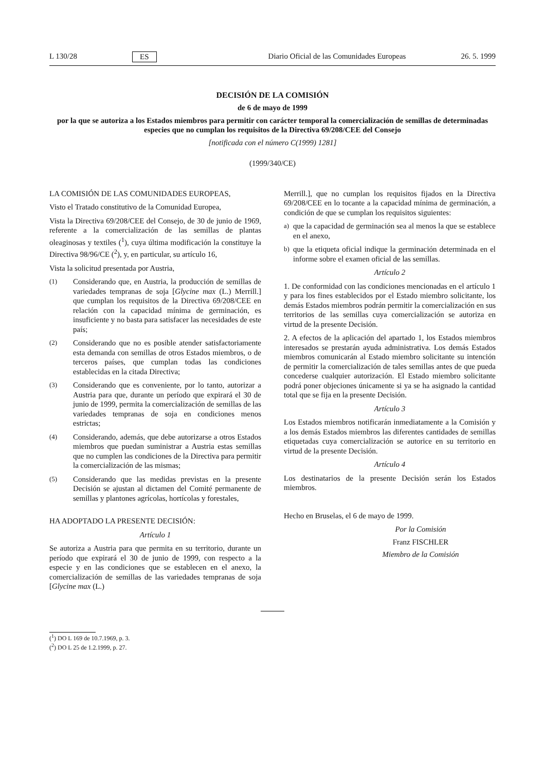L 130/28 ES Diario Oficial de las Comunidades Europeas 26. 5. 1999
DECISIÓN DE LA COMISIÓN
de 6 de mayo de 1999
por la que se autoriza a los Estados miembros para permitir con carácter temporal la comercialización de semillas de determinadas especies que no cumplan los requisitos de la Directiva 69/208/CEE del Consejo
[notificada con el número C(1999) 1281]
(1999/340/CE)
LA COMISIÓN DE LAS COMUNIDADES EUROPEAS,
Visto el Tratado constitutivo de la Comunidad Europea,
Vista la Directiva 69/208/CEE del Consejo, de 30 de junio de 1969, referente a la comercialización de las semillas de plantas oleaginosas y textiles (<sup>1</sup>), cuya última modificación la constituye la Directiva 98/96/CE (<sup>2</sup>), y, en particular, su artículo 16,
Vista la solicitud presentada por Austria,
(1) Considerando que, en Austria, la producción de semillas de variedades tempranas de soja [Glycine max (L.) Merrill.] que cumplan los requisitos de la Directiva 69/208/CEE en relación con la capacidad mínima de germinación, es insuficiente y no basta para satisfacer las necesidades de este país;
(2) Considerando que no es posible atender satisfactoriamente esta demanda con semillas de otros Estados miembros, o de terceros países, que cumplan todas las condiciones establecidas en la citada Directiva;
(3) Considerando que es conveniente, por lo tanto, autorizar a Austria para que, durante un período que expirará el 30 de junio de 1999, permita la comercialización de semillas de las variedades tempranas de soja en condiciones menos estrictas;
(4) Considerando, además, que debe autorizarse a otros Estados miembros que puedan suministrar a Austria estas semillas que no cumplen las condiciones de la Directiva para permitir la comercialización de las mismas;
(5) Considerando que las medidas previstas en la presente Decisión se ajustan al dictamen del Comité permanente de semillas y plantones agrícolas, hortícolas y forestales,
HA ADOPTADO LA PRESENTE DECISIÓN:
Artículo 1
Se autoriza a Austria para que permita en su territorio, durante un período que expirará el 30 de junio de 1999, con respecto a la especie y en las condiciones que se establecen en el anexo, la comercialización de semillas de las variedades tempranas de soja [Glycine max (L.)
Merrill.], que no cumplan los requisitos fijados en la Directiva 69/208/CEE en lo tocante a la capacidad mínima de germinación, a condición de que se cumplan los requisitos siguientes:
a) que la capacidad de germinación sea al menos la que se establece en el anexo,
b) que la etiqueta oficial indique la germinación determinada en el informe sobre el examen oficial de las semillas.
Artículo 2
1. De conformidad con las condiciones mencionadas en el artículo 1 y para los fines establecidos por el Estado miembro solicitante, los demás Estados miembros podrán permitir la comercialización en sus territorios de las semillas cuya comercialización se autoriza en virtud de la presente Decisión.
2. A efectos de la aplicación del apartado 1, los Estados miembros interesados se prestarán ayuda administrativa. Los demás Estados miembros comunicarán al Estado miembro solicitante su intención de permitir la comercialización de tales semillas antes de que pueda concederse cualquier autorización. El Estado miembro solicitante podrá poner objeciones únicamente si ya se ha asignado la cantidad total que se fija en la presente Decisión.
Artículo 3
Los Estados miembros notificarán inmediatamente a la Comisión y a los demás Estados miembros las diferentes cantidades de semillas etiquetadas cuya comercialización se autorice en su territorio en virtud de la presente Decisión.
Artículo 4
Los destinatarios de la presente Decisión serán los Estados miembros.
Hecho en Bruselas, el 6 de mayo de 1999.
Por la Comisión
Franz FISCHLER
Miembro de la Comisión
(<sup>1</sup>) DO L 169 de 10.7.1969, p. 3.
(<sup>2</sup>) DO L 25 de 1.2.1999, p. 27.